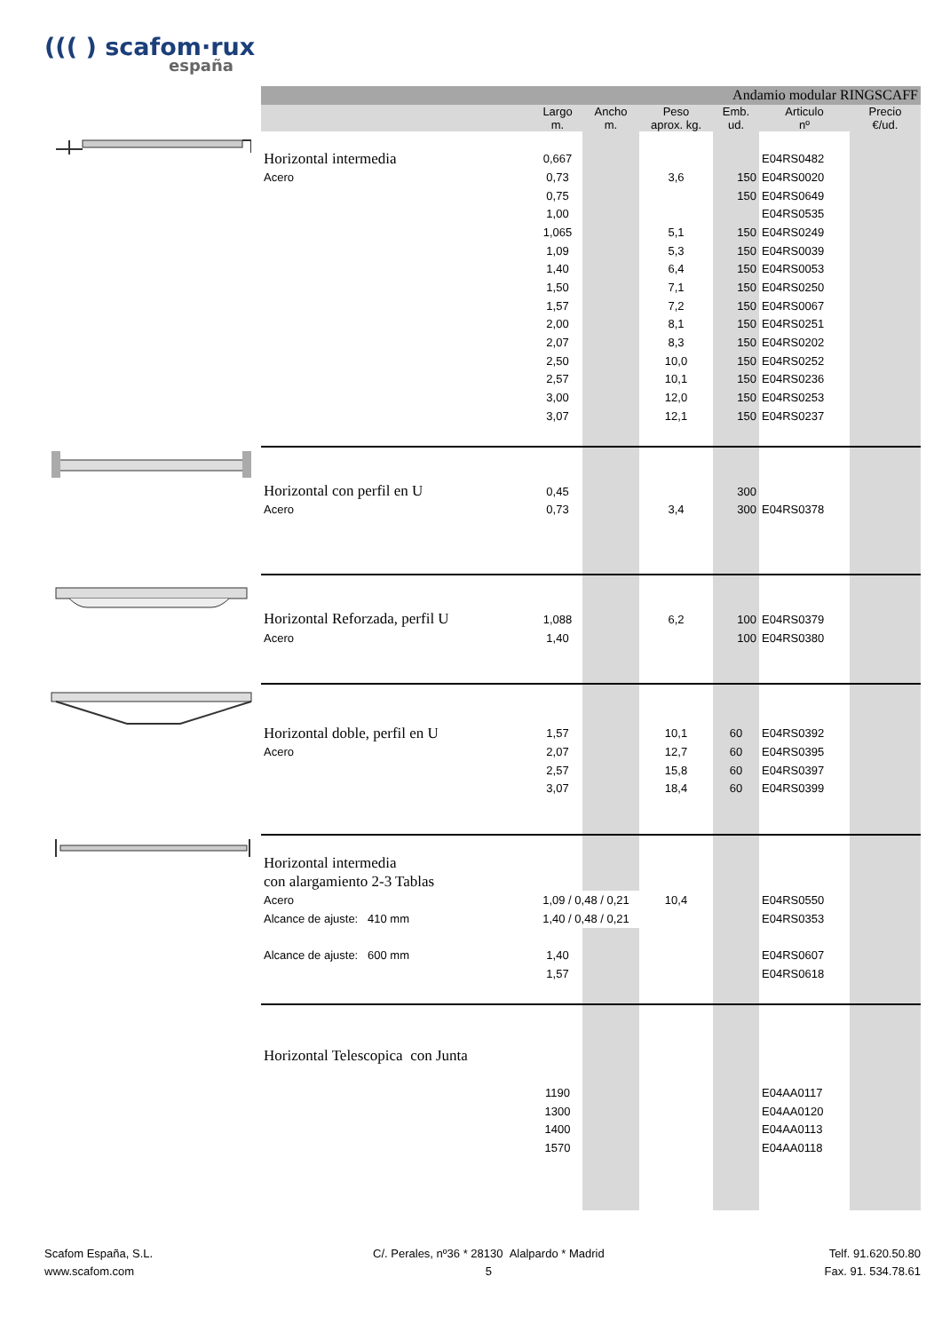((( ) scafom·rux
españa
| | Andamio modular RINGSCAFF | | | | | | |
| | | Largo m. | Ancho m. | Peso aprox. kg. | Emb. ud. | Articulo nº | Precio €/ud. |
| | Horizontal intermedia | 0,667 | | | | E04RS0482 | |
| | Acero | 0,73 | | 3,6 | 150 | E04RS0020 | |
| | | 0,75 | | | 150 | E04RS0649 | |
| | | 1,00 | | | | E04RS0535 | |
| | | 1,065 | | 5,1 | 150 | E04RS0249 | |
| | | 1,09 | | 5,3 | 150 | E04RS0039 | |
| | | 1,40 | | 6,4 | 150 | E04RS0053 | |
| | | 1,50 | | 7,1 | 150 | E04RS0250 | |
| | | 1,57 | | 7,2 | 150 | E04RS0067 | |
| | | 2,00 | | 8,1 | 150 | E04RS0251 | |
| | | 2,07 | | 8,3 | 150 | E04RS0202 | |
| | | 2,50 | | 10,0 | 150 | E04RS0252 | |
| | | 2,57 | | 10,1 | 150 | E04RS0236 | |
| | | 3,00 | | 12,0 | 150 | E04RS0253 | |
| | | 3,07 | | 12,1 | 150 | E04RS0237 | |
| | Horizontal con perfil en U | 0,45 | | | 300 | | |
| | Acero | 0,73 | | 3,4 | 300 | E04RS0378 | |
| | Horizontal Reforzada, perfil U | 1,088 | | 6,2 | 100 | E04RS0379 | |
| | Acero | 1,40 | | | 100 | E04RS0380 | |
| | Horizontal doble, perfil en U | 1,57 | | 10,1 | 60 | E04RS0392 | |
| | Acero | 2,07 | | 12,7 | 60 | E04RS0395 | |
| | | 2,57 | | 15,8 | 60 | E04RS0397 | |
| | | 3,07 | | 18,4 | 60 | E04RS0399 | |
| | Horizontal intermedia | | | | | | |
| | con alargamiento 2-3 Tablas | | | | | | |
| | Acero | 1,09 / 0,48 / 0,21 | | 10,4 | | E04RS0550 | |
| | Alcance de ajuste: 410 mm | 1,40 / 0,48 / 0,21 | | | | E04RS0353 | |
| | Alcance de ajuste: 600 mm | 1,40 | | | | E04RS0607 | |
| | | 1,57 | | | | E04RS0618 | |
| | Horizontal Telescopica con Junta | | | | | | |
| | | 1190 | | | | E04AA0117 | |
| | | 1300 | | | | E04AA0120 | |
| | | 1400 | | | | E04AA0113 | |
| | | 1570 | | | | E04AA0118 | |
Scafom España, S.L.
www.scafom.com
C/. Perales, nº36 * 28130 Alalpardo * Madrid
5
Telf. 91.620.50.80
Fax. 91. 534.78.61